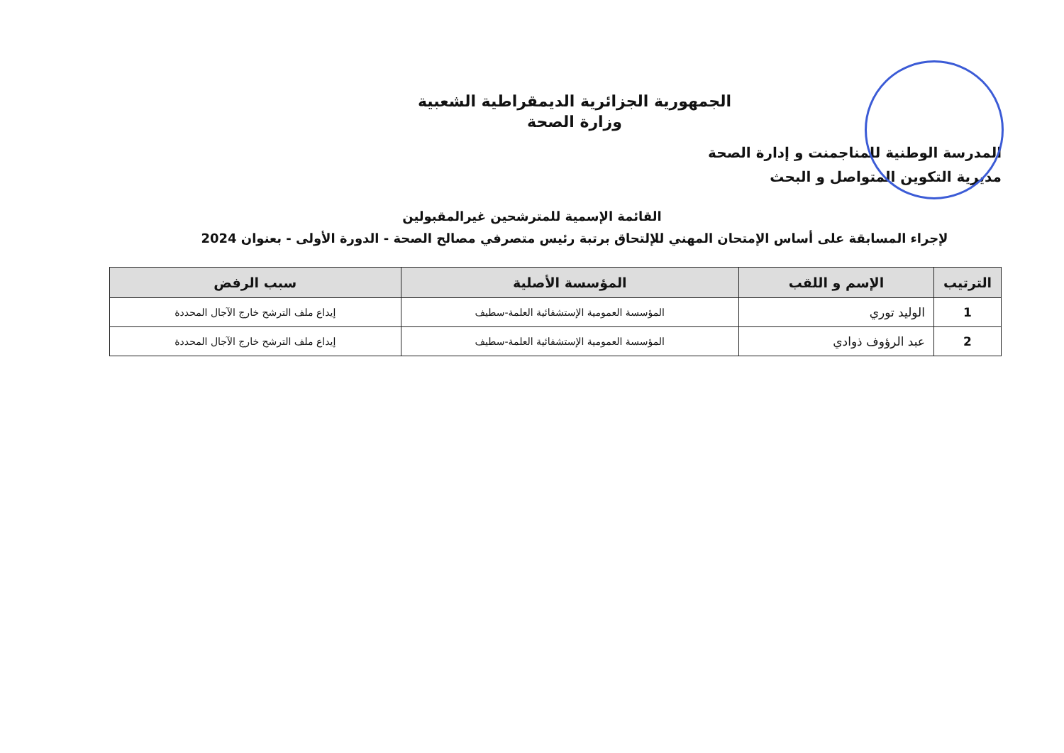الجمهورية الجزائرية الديمقراطية الشعبية
وزارة الصحة
المدرسة الوطنية للمناجمنت و إدارة الصحة
مديرية التكوين المتواصل و البحث
القائمة الإسمية للمترشحين غيرالمقبولين
لإجراء المسابقة على أساس الإمتحان المهني للإلتحاق برتبة رئيس متصرفي مصالح الصحة - الدورة الأولى - بعنوان 2024
| الترتيب | الإسم و اللقب | المؤسسة الأصلية | سبب الرفض |
| --- | --- | --- | --- |
| 1 | الوليد توري | المؤسسة العمومية الإستشفائية العلمة-سطيف | إيداع ملف الترشح خارج الآجال المحددة |
| 2 | عبد الرؤوف ذوادي | المؤسسة العمومية الإستشفائية العلمة-سطيف | إيداع ملف الترشح خارج الآجال المحددة |